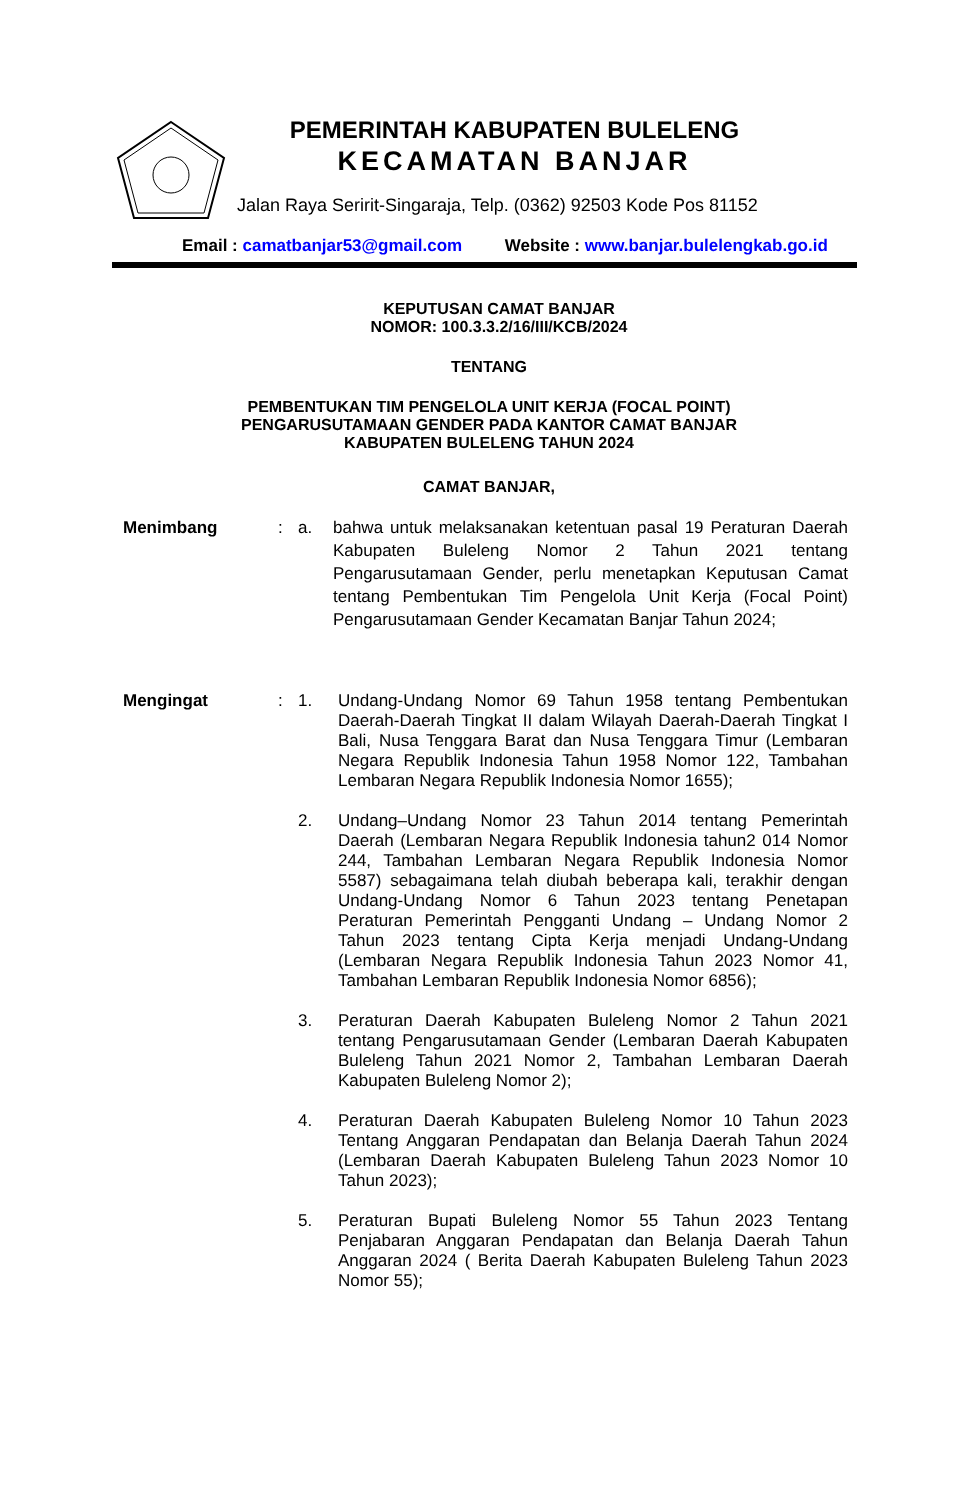PEMERINTAH KABUPATEN BULELENG
KECAMATAN BANJAR
Jalan Raya Seririt-Singaraja, Telp. (0362) 92503 Kode Pos 81152
Email : camatbanjar53@gmail.com Website : www.banjar.bulelengkab.go.id
KEPUTUSAN CAMAT BANJAR
NOMOR: 100.3.3.2/16/III/KCB/2024
TENTANG
PEMBENTUKAN TIM PENGELOLA UNIT KERJA (FOCAL POINT)
PENGARUSUTAMAAN GENDER PADA KANTOR CAMAT BANJAR
KABUPATEN BULELENG TAHUN 2024
CAMAT BANJAR,
Menimbang : a. bahwa untuk melaksanakan ketentuan pasal 19 Peraturan Daerah Kabupaten Buleleng Nomor 2 Tahun 2021 tentang Pengarusutamaan Gender, perlu menetapkan Keputusan Camat tentang Pembentukan Tim Pengelola Unit Kerja (Focal Point) Pengarusutamaan Gender Kecamatan Banjar Tahun 2024;
Mengingat : 1. Undang-Undang Nomor 69 Tahun 1958 tentang Pembentukan Daerah-Daerah Tingkat II dalam Wilayah Daerah-Daerah Tingkat I Bali, Nusa Tenggara Barat dan Nusa Tenggara Timur (Lembaran Negara Republik Indonesia Tahun 1958 Nomor 122, Tambahan Lembaran Negara Republik Indonesia Nomor 1655);
2. Undang–Undang Nomor 23 Tahun 2014 tentang Pemerintah Daerah (Lembaran Negara Republik Indonesia tahun2 014 Nomor 244, Tambahan Lembaran Negara Republik Indonesia Nomor 5587) sebagaimana telah diubah beberapa kali, terakhir dengan Undang-Undang Nomor 6 Tahun 2023 tentang Penetapan Peraturan Pemerintah Pengganti Undang – Undang Nomor 2 Tahun 2023 tentang Cipta Kerja menjadi Undang-Undang (Lembaran Negara Republik Indonesia Tahun 2023 Nomor 41, Tambahan Lembaran Republik Indonesia Nomor 6856);
3. Peraturan Daerah Kabupaten Buleleng Nomor 2 Tahun 2021 tentang Pengarusutamaan Gender (Lembaran Daerah Kabupaten Buleleng Tahun 2021 Nomor 2, Tambahan Lembaran Daerah Kabupaten Buleleng Nomor 2);
4. Peraturan Daerah Kabupaten Buleleng Nomor 10 Tahun 2023 Tentang Anggaran Pendapatan dan Belanja Daerah Tahun 2024 (Lembaran Daerah Kabupaten Buleleng Tahun 2023 Nomor 10 Tahun 2023);
5. Peraturan Bupati Buleleng Nomor 55 Tahun 2023 Tentang Penjabaran Anggaran Pendapatan dan Belanja Daerah Tahun Anggaran 2024 ( Berita Daerah Kabupaten Buleleng Tahun 2023 Nomor 55);